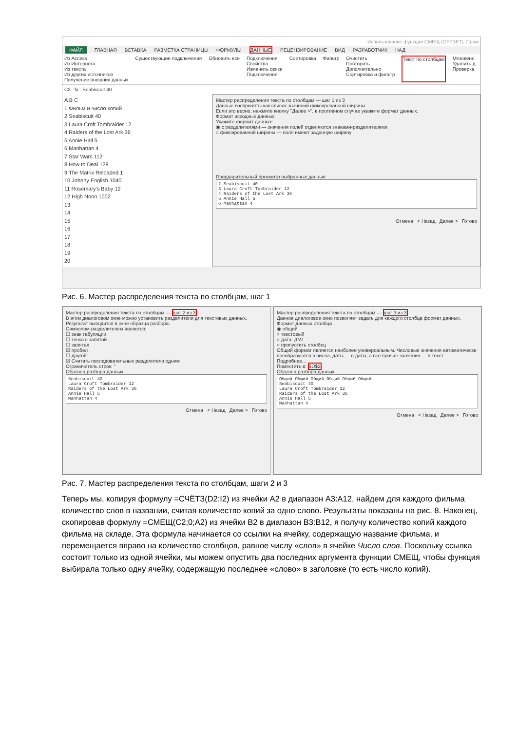Использование функции СМЕЩ (OFFSET). Прим
ФАЙЛ ГЛАВНАЯ ВСТАВКА РАЗМЕТКА СТРАНИЦЫ ФОРМУЛЫ ДАННЫЕ РЕЦЕНЗИРОВАНИЕ ВИД РАЗРАБОТЧИК НАД
Из Access
Из Интернета
Из текста
Из других источников
Получение внешних данных
Существующие подключения Обновить все Подключения
Свойства
Изменить связи
Подключения
Сортировка Фильтр Очистить
Повторить
Дополнительно
Сортировка и фильтр
Текст по столбцам Мгновенн
Удалить д
Проверка
C2 fx Seabiscuit 40
A B C
1 Фильм и число копий
2 Seabiscuit 40
3 Laura Croft Tombraider 12
4 Raiders of the Lost Ark 36
5 Annie Hall 5
6 Manhattan 4
7 Star Wars 112
8 How to Deal 128
9 The Matrix Reloaded 1
10 Johnny English 1040
11 Rosemary's Baby 12
12 High Noon 1002
13
14
15
16
17
18
19
20
Мастер распределения текста по столбцам — шаг 1 из 3
Данные восприняты как список значений фиксированной ширины.
Если это верно, нажмите кнопку "Далее >", в противном случае укажите формат данных.
Формат исходных данных
Укажите формат данных:
◉ с разделителями — значения полей отделяются знаками-разделителями
○ фиксированной ширины — поля имеют заданную ширину
Предварительный просмотр выбранных данных:
2 Seabiscuit 40
3 Laura Croft Tombraider 12
4 Raiders of the Lost Ark 36
5 Annie Hall 5
6 Manhattan 4
Отмена < Назад Далее > Готово
Рис. 6. Мастер распределения текста по столбцам, шаг 1
Мастер распределения текста по столбцам — шаг 2 из 3
В этом диалоговом окне можно установить разделители для текстовых данных. Результат выводится в окне образца разбора.
Символом-разделителем является:
☐ знак табуляции
☐ точка с запятой
☐ запятая
☑ пробел
☐ другой:
☑ Считать последовательные разделители одним
Ограничитель строк: "
Образец разбора данных
Seabiscuit 40
Laura Croft Tombraider 12
Raiders of the Lost Ark 36
Annie Hall 5
Manhattan 4
Отмена < Назад Далее > Готово
Мастер распределения текста по столбцам — шаг 3 из 3
Данное диалоговое окно позволяет задать для каждого столбца формат данных.
Формат данных столбца
◉ общий
○ текстовый
○ дата: ДМГ
○ пропустить столбец
Общий формат является наиболее универсальным. Числовые значения автоматически преобразуются в числа, даты — в даты, а все прочие значения — в текст.
Подробнее...
Поместить в: $D$2
Образец разбора данных
Общий Общий Общий Общий Общий Общий
Seabiscuit 40
Laura Croft Tombraider 12
Raiders of the Lost Ark 36
Annie Hall 5
Manhattan 4
Отмена < Назад Далее > Готово
Рис. 7. Мастер распределения текста по столбцам, шаги 2 и 3
Теперь мы, копируя формулу =СЧЁТЗ(D2:I2) из ячейки A2 в диапазон A3:A12, найдем для каждого фильма количество слов в названии, считая количество копий за одно слово. Результаты показаны на рис. 8. Наконец, скопировав формулу =СМЕЩ(C2;0;A2) из ячейки B2 в диапазон B3:B12, я получу количество копий каждого фильма на складе. Эта формула начинается со ссылки на ячейку, содержащую название фильма, и перемещается вправо на количество столбцов, равное числу «слов» в ячейке Число слов. Поскольку ссылка состоит только из одной ячейки, мы можем опустить два последних аргумента функции СМЕЩ, чтобы функция выбирала только одну ячейку, содержащую последнее «слово» в заголовке (то есть число копий).